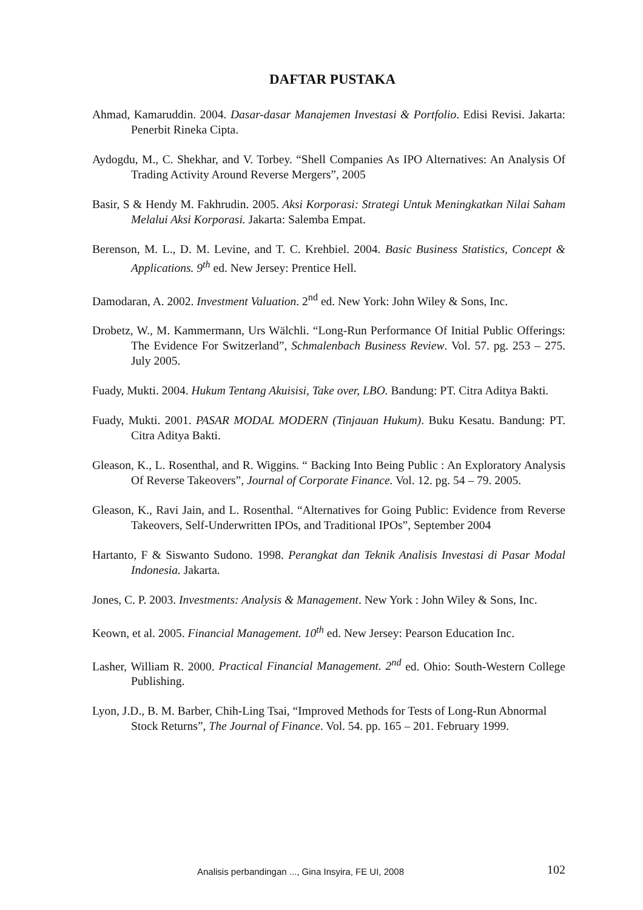DAFTAR PUSTAKA
Ahmad, Kamaruddin. 2004. Dasar-dasar Manajemen Investasi & Portfolio. Edisi Revisi. Jakarta: Penerbit Rineka Cipta.
Aydogdu, M., C. Shekhar, and V. Torbey. “Shell Companies As IPO Alternatives: An Analysis Of Trading Activity Around Reverse Mergers”, 2005
Basir, S & Hendy M. Fakhrudin. 2005. Aksi Korporasi: Strategi Untuk Meningkatkan Nilai Saham Melalui Aksi Korporasi. Jakarta: Salemba Empat.
Berenson, M. L., D. M. Levine, and T. C. Krehbiel. 2004. Basic Business Statistics, Concept & Applications. 9<sup>th</sup> ed. New Jersey: Prentice Hell.
Damodaran, A. 2002. Investment Valuation. 2<sup>nd</sup> ed. New York: John Wiley & Sons, Inc.
Drobetz, W., M. Kammermann, Urs Wälchli. “Long-Run Performance Of Initial Public Offerings: The Evidence For Switzerland”, Schmalenbach Business Review. Vol. 57. pg. 253 – 275. July 2005.
Fuady, Mukti. 2004. Hukum Tentang Akuisisi, Take over, LBO. Bandung: PT. Citra Aditya Bakti.
Fuady, Mukti. 2001. PASAR MODAL MODERN (Tinjauan Hukum). Buku Kesatu. Bandung: PT. Citra Aditya Bakti.
Gleason, K., L. Rosenthal, and R. Wiggins. “ Backing Into Being Public : An Exploratory Analysis Of Reverse Takeovers”, Journal of Corporate Finance. Vol. 12. pg. 54 – 79. 2005.
Gleason, K., Ravi Jain, and L. Rosenthal. “Alternatives for Going Public: Evidence from Reverse Takeovers, Self-Underwritten IPOs, and Traditional IPOs”, September 2004
Hartanto, F & Siswanto Sudono. 1998. Perangkat dan Teknik Analisis Investasi di Pasar Modal Indonesia. Jakarta.
Jones, C. P. 2003. Investments: Analysis & Management. New York : John Wiley & Sons, Inc.
Keown, et al. 2005. Financial Management. 10<sup>th</sup> ed. New Jersey: Pearson Education Inc.
Lasher, William R. 2000. Practical Financial Management. 2<sup>nd</sup> ed. Ohio: South-Western College Publishing.
Lyon, J.D., B. M. Barber, Chih-Ling Tsai, “Improved Methods for Tests of Long-Run Abnormal Stock Returns”, The Journal of Finance. Vol. 54. pp. 165 – 201. February 1999.
Analisis perbandingan ..., Gina Insyira, FE UI, 2008 102